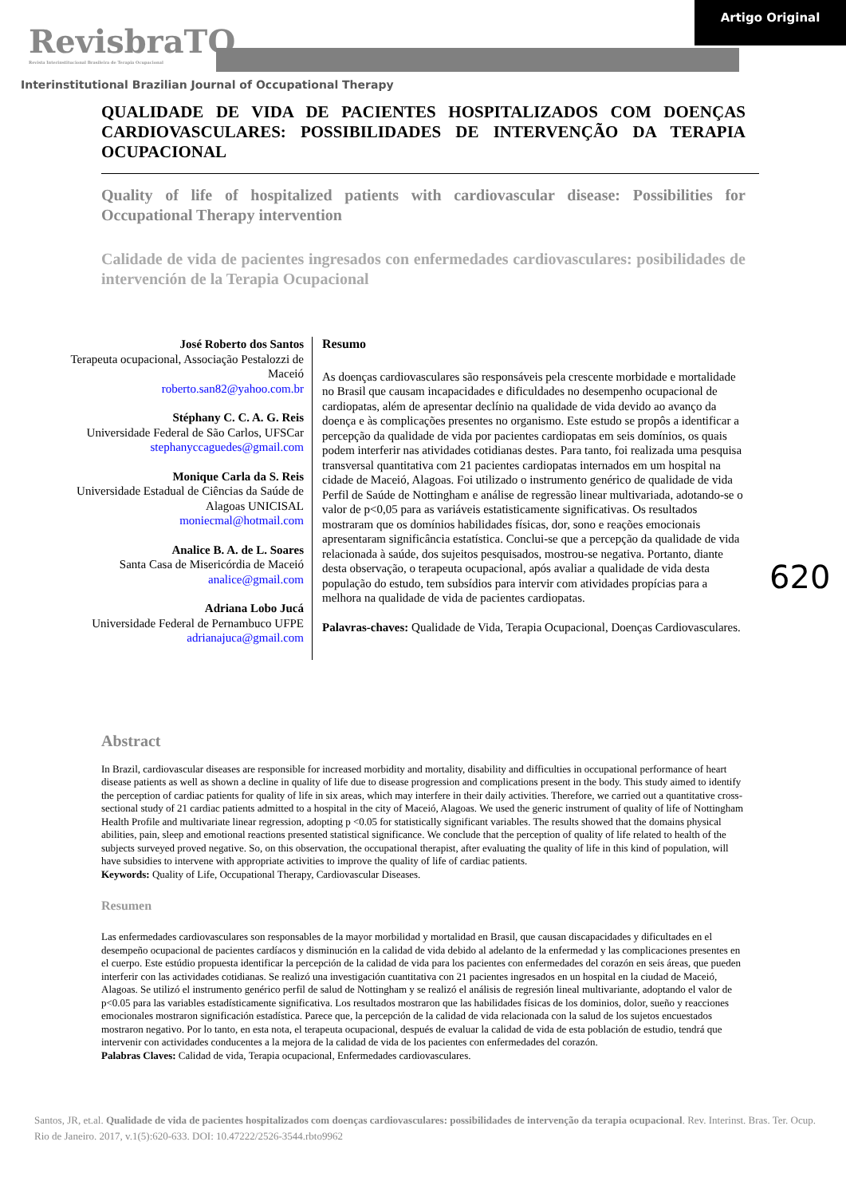Artigo Original
RevisbraTO
Revista Interinstitucional Brasileira de Terapia Ocupacional
Interinstitutional Brazilian Journal of Occupational Therapy
620
QUALIDADE DE VIDA DE PACIENTES HOSPITALIZADOS COM DOENÇAS CARDIOVASCULARES: POSSIBILIDADES DE INTERVENÇÃO DA TERAPIA OCUPACIONAL
Quality of life of hospitalized patients with cardiovascular disease: Possibilities for Occupational Therapy intervention
Calidade de vida de pacientes ingresados con enfermedades cardiovasculares: posibilidades de intervención de la Terapia Ocupacional
José Roberto dos Santos
Terapeuta ocupacional, Associação Pestalozzi de Maceió
roberto.san82@yahoo.com.br
Stéphany C. C. A. G. Reis
Universidade Federal de São Carlos, UFSCar
stephanyccaguedes@gmail.com
Monique Carla da S. Reis
Universidade Estadual de Ciências da Saúde de Alagoas UNICISAL
moniecmal@hotmail.com
Analice B. A. de L. Soares
Santa Casa de Misericórdia de Maceió
analice@gmail.com
Adriana Lobo Jucá
Universidade Federal de Pernambuco UFPE
adrianajuca@gmail.com
Resumo
As doenças cardiovasculares são responsáveis pela crescente morbidade e mortalidade no Brasil que causam incapacidades e dificuldades no desempenho ocupacional de cardiopatas, além de apresentar declínio na qualidade de vida devido ao avanço da doença e às complicações presentes no organismo. Este estudo se propôs a identificar a percepção da qualidade de vida por pacientes cardiopatas em seis domínios, os quais podem interferir nas atividades cotidianas destes. Para tanto, foi realizada uma pesquisa transversal quantitativa com 21 pacientes cardiopatas internados em um hospital na cidade de Maceió, Alagoas. Foi utilizado o instrumento genérico de qualidade de vida Perfil de Saúde de Nottingham e análise de regressão linear multivariada, adotando-se o valor de p<0,05 para as variáveis estatisticamente significativas. Os resultados mostraram que os domínios habilidades físicas, dor, sono e reações emocionais apresentaram significância estatística. Conclui-se que a percepção da qualidade de vida relacionada à saúde, dos sujeitos pesquisados, mostrou-se negativa. Portanto, diante desta observação, o terapeuta ocupacional, após avaliar a qualidade de vida desta população do estudo, tem subsídios para intervir com atividades propícias para a melhora na qualidade de vida de pacientes cardiopatas.
Palavras-chaves: Qualidade de Vida, Terapia Ocupacional, Doenças Cardiovasculares.
Abstract
In Brazil, cardiovascular diseases are responsible for increased morbidity and mortality, disability and difficulties in occupational performance of heart disease patients as well as shown a decline in quality of life due to disease progression and complications present in the body. This study aimed to identify the perception of cardiac patients for quality of life in six areas, which may interfere in their daily activities. Therefore, we carried out a quantitative cross-sectional study of 21 cardiac patients admitted to a hospital in the city of Maceió, Alagoas. We used the generic instrument of quality of life of Nottingham Health Profile and multivariate linear regression, adopting p <0.05 for statistically significant variables. The results showed that the domains physical abilities, pain, sleep and emotional reactions presented statistical significance. We conclude that the perception of quality of life related to health of the subjects surveyed proved negative. So, on this observation, the occupational therapist, after evaluating the quality of life in this kind of population, will have subsidies to intervene with appropriate activities to improve the quality of life of cardiac patients.
Keywords: Quality of Life, Occupational Therapy, Cardiovascular Diseases.
Resumen
Las enfermedades cardiovasculares son responsables de la mayor morbilidad y mortalidad en Brasil, que causan discapacidades y dificultades en el desempeño ocupacional de pacientes cardíacos y disminución en la calidad de vida debido al adelanto de la enfermedad y las complicaciones presentes en el cuerpo. Este estúdio propuesta identificar la percepción de la calidad de vida para los pacientes con enfermedades del corazón en seis áreas, que pueden interferir con las actividades cotidianas. Se realizó una investigación cuantitativa con 21 pacientes ingresados en un hospital en la ciudad de Maceió, Alagoas. Se utilizó el instrumento genérico perfil de salud de Nottingham y se realizó el análisis de regresión lineal multivariante, adoptando el valor de p<0.05 para las variables estadísticamente significativa. Los resultados mostraron que las habilidades físicas de los dominios, dolor, sueño y reacciones emocionales mostraron significación estadística. Parece que, la percepción de la calidad de vida relacionada con la salud de los sujetos encuestados mostraron negativo. Por lo tanto, en esta nota, el terapeuta ocupacional, después de evaluar la calidad de vida de esta población de estudio, tendrá que intervenir con actividades conducentes a la mejora de la calidad de vida de los pacientes con enfermedades del corazón.
Palabras Claves: Calidad de vida, Terapia ocupacional, Enfermedades cardiovasculares.
Santos, JR, et.al. Qualidade de vida de pacientes hospitalizados com doenças cardiovasculares: possibilidades de intervenção da terapia ocupacional. Rev. Interinst. Bras. Ter. Ocup. Rio de Janeiro. 2017, v.1(5):620-633. DOI: 10.47222/2526-3544.rbto9962